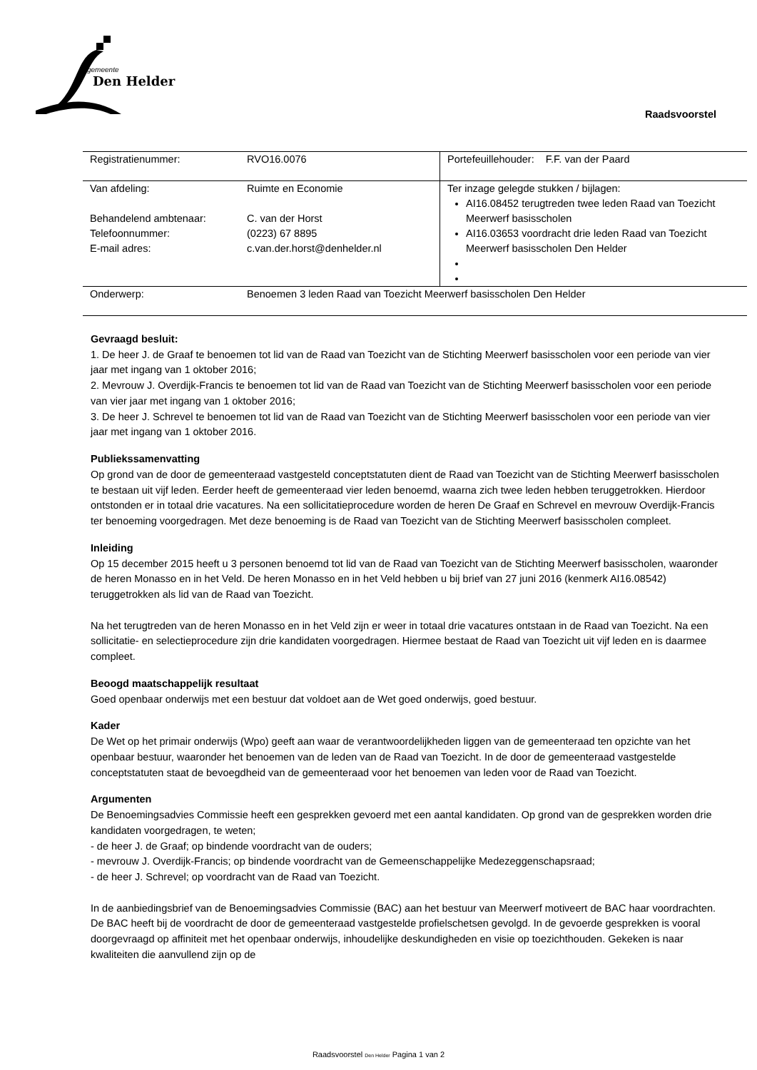gemeente
Den Helder
Raadsvoorstel
| Registratienummer: | RVO16.0076 | Portefeuillehouder: F.F. van der Paard |
| Van afdeling: Behandelend ambtenaar: Telefoonnummer: E-mail adres: | Ruimte en Economie C. van der Horst (0223) 67 8895 c.van.der.horst@denhelder.nl | Ter inzage gelegde stukken / bijlagen: AI16.08452 terugtreden twee leden Raad van Toezicht Meerwerf basisscholen AI16.03653 voordracht drie leden Raad van Toezicht Meerwerf basisscholen Den Helder |
| Onderwerp: | Benoemen 3 leden Raad van Toezicht Meerwerf basisscholen Den Helder | |
Gevraagd besluit:
1. De heer J. de Graaf te benoemen tot lid van de Raad van Toezicht van de Stichting Meerwerf basisscholen voor een periode van vier jaar met ingang van 1 oktober 2016;
2. Mevrouw J. Overdijk-Francis te benoemen tot lid van de Raad van Toezicht van de Stichting Meerwerf basisscholen voor een periode van vier jaar met ingang van 1 oktober 2016;
3. De heer J. Schrevel te benoemen tot lid van de Raad van Toezicht van de Stichting Meerwerf basisscholen voor een periode van vier jaar met ingang van 1 oktober 2016.
Publiekssamenvatting
Op grond van de door de gemeenteraad vastgesteld conceptstatuten dient de Raad van Toezicht van de Stichting Meerwerf basisscholen te bestaan uit vijf leden. Eerder heeft de gemeenteraad vier leden benoemd, waarna zich twee leden hebben teruggetrokken. Hierdoor ontstonden er in totaal drie vacatures. Na een sollicitatieprocedure worden de heren De Graaf en Schrevel en mevrouw Overdijk-Francis ter benoeming voorgedragen. Met deze benoeming is de Raad van Toezicht van de Stichting Meerwerf basisscholen compleet.
Inleiding
Op 15 december 2015 heeft u 3 personen benoemd tot lid van de Raad van Toezicht van de Stichting Meerwerf basisscholen, waaronder de heren Monasso en in het Veld. De heren Monasso en in het Veld hebben u bij brief van 27 juni 2016 (kenmerk AI16.08542) teruggetrokken als lid van de Raad van Toezicht.
Na het terugtreden van de heren Monasso en in het Veld zijn er weer in totaal drie vacatures ontstaan in de Raad van Toezicht. Na een sollicitatie- en selectieprocedure zijn drie kandidaten voorgedragen. Hiermee bestaat de Raad van Toezicht uit vijf leden en is daarmee compleet.
Beoogd maatschappelijk resultaat
Goed openbaar onderwijs met een bestuur dat voldoet aan de Wet goed onderwijs, goed bestuur.
Kader
De Wet op het primair onderwijs (Wpo) geeft aan waar de verantwoordelijkheden liggen van de gemeenteraad ten opzichte van het openbaar bestuur, waaronder het benoemen van de leden van de Raad van Toezicht. In de door de gemeenteraad vastgestelde conceptstatuten staat de bevoegdheid van de gemeenteraad voor het benoemen van leden voor de Raad van Toezicht.
Argumenten
De Benoemingsadvies Commissie heeft een gesprekken gevoerd met een aantal kandidaten. Op grond van de gesprekken worden drie kandidaten voorgedragen, te weten;
- de heer J. de Graaf; op bindende voordracht van de ouders;
- mevrouw J. Overdijk-Francis; op bindende voordracht van de Gemeenschappelijke Medezeggenschapsraad;
- de heer J. Schrevel; op voordracht van de Raad van Toezicht.
In de aanbiedingsbrief van de Benoemingsadvies Commissie (BAC) aan het bestuur van Meerwerf motiveert de BAC haar voordrachten. De BAC heeft bij de voordracht de door de gemeenteraad vastgestelde profielschetsen gevolgd. In de gevoerde gesprekken is vooral doorgevraagd op affiniteit met het openbaar onderwijs, inhoudelijke deskundigheden en visie op toezichthouden. Gekeken is naar kwaliteiten die aanvullend zijn op de
Raadsvoorstel Den Helder Pagina 1 van 2